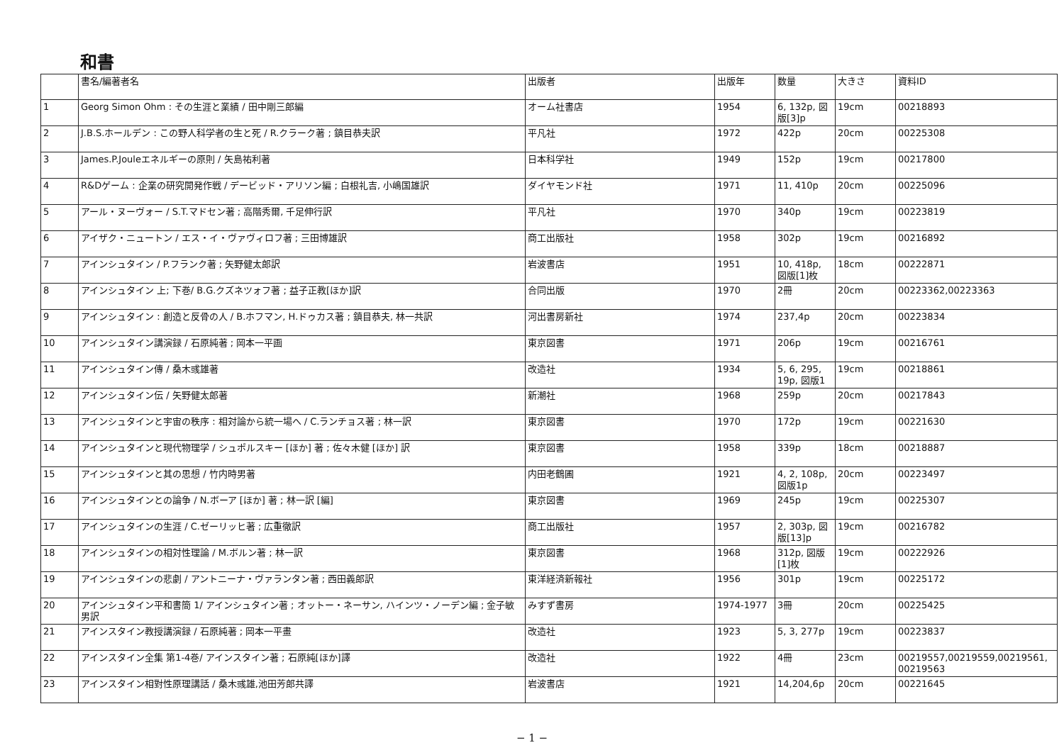和書
| | 書名/編著者名 | 出版者 | 出版年 | 数量 | 大きさ | 資料ID |
| --- | --- | --- | --- | --- | --- | --- |
| 1 | Georg Simon Ohm : その生涯と業績 / 田中剛三郎編 | オーム社書店 | 1954 | 6, 132p, 図版[3]p | 19cm | 00218893 |
| 2 | J.B.S.ホールデン : この野人科学者の生と死 / R.クラーク著 ; 鎮目恭夫訳 | 平凡社 | 1972 | 422p | 20cm | 00225308 |
| 3 | James.P.Jouleエネルギーの原則 / 矢島祐利著 | 日本科学社 | 1949 | 152p | 19cm | 00217800 |
| 4 | R&Dゲーム : 企業の研究開発作戦 / デービッド・アリソン編 ; 白根礼吉, 小嶋国雄訳 | ダイヤモンド社 | 1971 | 11, 410p | 20cm | 00225096 |
| 5 | アール・ヌーヴォー / S.T.マドセン著 ; 高階秀爾, 千足伸行訳 | 平凡社 | 1970 | 340p | 19cm | 00223819 |
| 6 | アイザク・ニュートン / エス・イ・ヴァヴィロフ著 ; 三田博雄訳 | 商工出版社 | 1958 | 302p | 19cm | 00216892 |
| 7 | アインシュタイン / P.フランク著 ; 矢野健太郎訳 | 岩波書店 | 1951 | 10, 418p, 図版[1]枚 | 18cm | 00222871 |
| 8 | アインシュタイン 上; 下巻/ B.G.クズネツォフ著 ; 益子正教[ほか]訳 | 合同出版 | 1970 | 2冊 | 20cm | 00223362,00223363 |
| 9 | アインシュタイン : 創造と反骨の人 / B.ホフマン, H.ドゥカス著 ; 鎮目恭夫, 林一共訳 | 河出書房新社 | 1974 | 237,4p | 20cm | 00223834 |
| 10 | アインシュタイン講演録 / 石原純著 ; 岡本一平画 | 東京図書 | 1971 | 206p | 19cm | 00216761 |
| 11 | アインシュタイン傳 / 桑木彧雄著 | 改造社 | 1934 | 5, 6, 295, 19p, 図版1 | 19cm | 00218861 |
| 12 | アインシュタイン伝 / 矢野健太郎著 | 新潮社 | 1968 | 259p | 20cm | 00217843 |
| 13 | アインシュタインと宇宙の秩序 : 相対論から統一場へ / C.ランチョス著 ; 林一訳 | 東京図書 | 1970 | 172p | 19cm | 00221630 |
| 14 | アインシュタインと現代物理学 / シュポルスキー [ほか] 著 ; 佐々木健 [ほか] 訳 | 東京図書 | 1958 | 339p | 18cm | 00218887 |
| 15 | アインシュタインと其の思想 / 竹内時男著 | 内田老鶴圃 | 1921 | 4, 2, 108p, 図版1p | 20cm | 00223497 |
| 16 | アインシュタインとの論争 / N.ボーア [ほか] 著 ; 林一訳 [編] | 東京図書 | 1969 | 245p | 19cm | 00225307 |
| 17 | アインシュタインの生涯 / C.ゼーリッヒ著 ; 広重徹訳 | 商工出版社 | 1957 | 2, 303p, 図版[13]p | 19cm | 00216782 |
| 18 | アインシュタインの相対性理論 / M.ボルン著 ; 林一訳 | 東京図書 | 1968 | 312p, 図版[1]枚 | 19cm | 00222926 |
| 19 | アインシュタインの悲劇 / アントニーナ・ヴァランタン著 ; 西田義郎訳 | 東洋経済新報社 | 1956 | 301p | 19cm | 00225172 |
| 20 | アインシュタイン平和書簡 1/ アインシュタイン著 ; オットー・ネーサン, ハインツ・ノーデン編 ; 金子敏男訳 | みすず書房 | 1974-1977 | 3冊 | 20cm | 00225425 |
| 21 | アインスタイン教授講演録 / 石原純著 ; 岡本一平畫 | 改造社 | 1923 | 5, 3, 277p | 19cm | 00223837 |
| 22 | アインスタイン全集 第1-4巻/ アインスタイン著 ; 石原純[ほか]譯 | 改造社 | 1922 | 4冊 | 23cm | 00219557,00219559,00219561, 00219563 |
| 23 | アインスタイン相對性原理講話 / 桑木彧雄,池田芳郎共譯 | 岩波書店 | 1921 | 14,204,6p | 20cm | 00221645 |
− 1 −